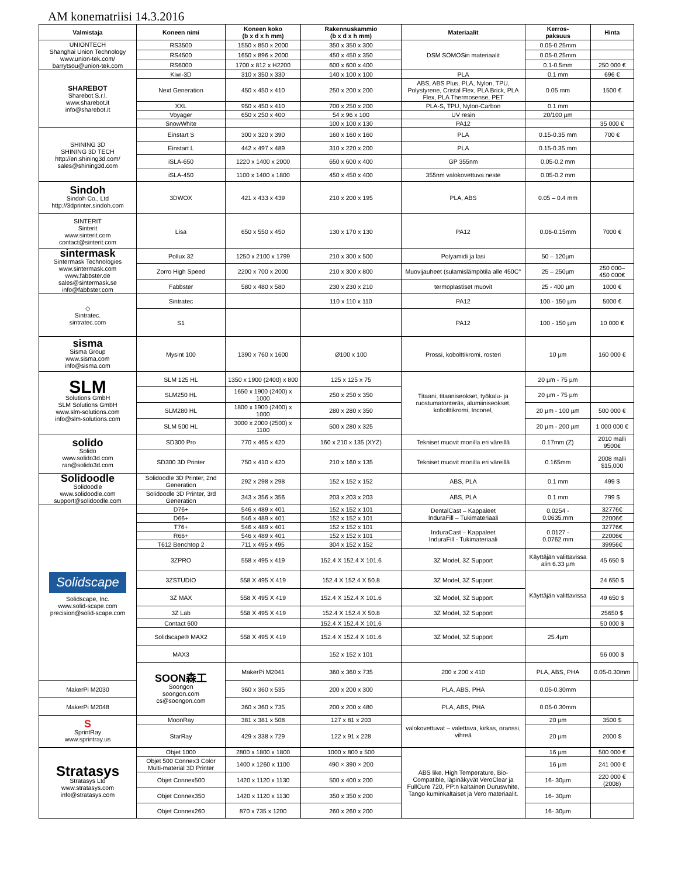AM konematriisi 14.3.2016
| Valmistaja | Koneen nimi | Koneen koko (b x d x h mm) | Rakennuskammio (b x d x h mm) | Materiaalit | Kerros- paksuus | Hinta | |
| --- | --- | --- | --- | --- | --- | --- | --- |
| UNIONTECH Shanghai Union Technology www.union-tek.com/ barrytsou@union-tek.com | RS3500 | 1550 x 850 x 2000 | 350 x 350 x 300 | DSM SOMOSin materiaalit | 0.05-0.25mm | | |
| | RS4500 | 1650 x 896 x 2000 | 450 x 450 x 350 | | 0.05-0.25mm | | |
| | RS6000 | 1700 x 812 x H2200 | 600 x 600 x 400 | | 0.1-0.5mm | 250 000 € | |
| SHAREBOT Sharebot S.r.l. www.sharebot.it info@sharebot.it | Kiwi-3D | 310 x 350 x 330 | 140 x 100 x 100 | PLA | 0.1 mm | 696 € | |
| | Next Generation | 450 x 450 x 410 | 250 x 200 x 200 | ABS, ABS Plus, PLA, Nylon, TPU, Polystyrene, Cristal Flex, PLA Brick, PLA Flex, PLA Thermosense, PET | 0.05 mm | 1500 € | |
| | XXL | 950 x 450 x 410 | 700 x 250 x 200 | PLA-S, TPU, Nylon-Carbon | 0.1 mm | | |
| | Voyager | 650 x 250 x 400 | 54 x 96 x 100 | UV resin | 20/100 µm | | |
| | SnowWhite | | 100 x 100 x 130 | PA12 | | 35 000 € | |
| SHINING 3D SHINING 3D TECH http://en.shining3d.com/ sales@shining3d.com | Einstart S | 300 x 320 x 390 | 160 x 160 x 160 | PLA | 0.15-0.35 mm | 700 € | |
| | Einstart L | 442 x 497 x 489 | 310 x 220 x 200 | PLA | 0.15-0.35 mm | | |
| | iSLA-650 | 1220 x 1400 x 2000 | 650 x 600 x 400 | GP 355nm | 0.05-0.2 mm | | |
| | iSLA-450 | 1100 x 1400 x 1800 | 450 x 450 x 400 | 355nm valokovettuva neste | 0.05-0.2 mm | | |
| Sindoh Sindoh Co., Ltd http://3dprinter.sindoh.com | 3DWOX | 421 x 433 x 439 | 210 x 200 x 195 | PLA, ABS | 0.05 – 0.4 mm | | |
| SINTERIT Sinterit www.sinterit.com contact@sinterit.com | Lisa | 650 x 550 x 450 | 130 x 170 x 130 | PA12 | 0.06-0.15mm | 7000 € | |
| sintermask Sintermask Technologies www.sintermask.com www.fabbster.de sales@sintermask.se info@fabbster.com | Pollux 32 | 1250 x 2100 x 1799 | 210 x 300 x 500 | Polyamidi ja lasi | 50 – 120µm | | |
| | Zorro High Speed | 2200 x 700 x 2000 | 210 x 300 x 800 | Muovijauheet (sulamislämpötila alle 450C° | 25 – 250µm | 250 000– 450 000€ | |
| | Fabbster | 580 x 480 x 580 | 230 x 230 x 210 | termoplastiset muovit | 25 - 400 µm | 1000 € | |
| ◇ Sintratec. sintratec.com | Sintratec | | 110 x 110 x 110 | PA12 | 100 - 150 µm | 5000 € | |
| | S1 | | | PA12 | 100 - 150 µm | 10 000 € | |
| sisma Sisma Group www.sisma.com info@sisma.com | Mysint 100 | 1390 x 760 x 1600 | Ø100 x 100 | Prossi, kobolttikromi, rosteri | 10 µm | 160 000 € | |
| SLM Solutions GmbH SLM Solutions GmbH www.slm-solutions.com info@slm-solutions.com | SLM 125 HL | 1350 x 1900 (2400) x 800 | 125 x 125 x 75 | Titaani, titaaniseokset, työkalu- ja ruostumatonteräs, alumiiniseokset, kobolttikromi, Inconel, | 20 µm - 75 µm | | |
| | SLM250 HL | 1650 x 1900 (2400) x 1000 | 250 x 250 x 350 | | 20 µm - 75 µm | | |
| | SLM280 HL | 1800 x 1900 (2400) x 1000 | 280 x 280 x 350 | | 20 µm - 100 µm | 500 000 € | |
| | SLM 500 HL | 3000 x 2000 (2500) x 1100 | 500 x 280 x 325 | | 20 µm - 200 µm | 1 000 000 € | |
| solido Solido www.solido3d.com ran@solido3d.com | SD300 Pro | 770 x 465 x 420 | 160 x 210 x 135 (XYZ) | Tekniset muovit monilla eri väreillä | 0.17mm (Z) | 2010 malli 9500€ | |
| | SD300 3D Printer | 750 x 410 x 420 | 210 x 160 x 135 | Tekniset muovit monilla eri väreillä | 0.165mm | 2008 malli $15,000 | |
| Solidoodle Solidoodle www.solidoodle.com support@solidoodle.com | Solidoodle 3D Printer, 2nd Generation | 292 x 298 x 298 | 152 x 152 x 152 | ABS, PLA | 0.1 mm | 499 $ | |
| | Solidoodle 3D Printer, 3rd Generation | 343 x 356 x 356 | 203 x 203 x 203 | ABS, PLA | 0.1 mm | 799 $ | |
| Solidscape Solidscape, Inc. www.solid-scape.com precision@solid-scape.com | D76+ | 546 x 489 x 401 | 152 x 152 x 101 | DentalCast – Kappaleet InduraFill – Tukimateriaali | 0.0254 - 0.0635,mm | 32776€ | |
| | D66+ | 546 x 489 x 401 | 152 x 152 x 101 | | | 22006€ | |
| | T76+ | 546 x 489 x 401 | 152 x 152 x 101 | InduraCast – Kappaleet InduraFill - Tukimateriaali | 0.0127 - 0.0762 mm | 32776€ | |
| | R66+ | 546 x 489 x 401 | 152 x 152 x 101 | | | 22006€ | |
| | T612 Benchtop 2 | 711 x 495 x 495 | 304 x 152 x 152 | | | 39956€ | |
| | 3ZPRO | 558 x 495 x 419 | 152.4 X 152.4 X 101.6 | 3Z Model, 3Z Support | Käyttäjän valittavissa alin 6.33 µm | 45 650 $ | |
| | 3ZSTUDIO | 558 X 495 X 419 | 152.4 X 152.4 X 50.8 | 3Z Model, 3Z Support | Käyttäjän valittavissa | 24 650 $ | |
| | 3Z MAX | 558 X 495 X 419 | 152.4 X 152.4 X 101.6 | 3Z Model, 3Z Support | | 49 650 $ | |
| | 3Z Lab | 558 X 495 X 419 | 152.4 X 152.4 X 50.8 | 3Z Model, 3Z Support | | 25650 $ | |
| | Contact 600 | | 152.4 X 152.4 X 101.6 | | | 50 000 $ | |
| | Solidscape® MAX2 | 558 X 495 X 419 | 152.4 X 152.4 X 101.6 | 3Z Model, 3Z Support | 25.4µm | | |
| | MAX3 | | 152 x 152 x 101 | | | 56 000 $ | |
| | SOON森工 Soongon soongon.com cs@soongon.com | MakerPi M2041 | 360 x 360 x 735 | 200 x 200 x 410 | PLA, ABS, PHA | 0.05-0.30mm | |
| MakerPi M2030 | | 360 x 360 x 535 | 200 x 200 x 300 | PLA, ABS, PHA | 0.05-0.30mm | | |
| MakerPi M2048 | | 360 x 360 x 735 | 200 x 200 x 480 | PLA, ABS, PHA | 0.05-0.30mm | | |
| S SprintRay www.sprintray.us | MoonRay | 381 x 381 x 508 | 127 x 81 x 203 | valokovettuvat – valettava, kirkas, oranssi, vihreä | 20 µm | 3500 $ | |
| | StarRay | 429 x 338 x 729 | 122 x 91 x 228 | | 20 µm | 2000 $ | |
| Stratasys Stratasys Ltd www.stratasys.com info@stratasys.com | Objet 1000 | 2800 x 1800 x 1800 | 1000 x 800 x 500 | ABS like, High Temperature, Bio-Compatible, läpinäkyvät VeroClear ja FullCure 720, PP:n kaltainen Duruswhite, Tango kuminkaltaiset ja Vero materiaalit. | 16 µm | 500 000 € | |
| | Objet 500 Connex3 Color Multi-material 3D Printer | 1400 x 1260 x 1100 | 490 × 390 × 200 | | 16 µm | 241 000 € | |
| | Objet Connex500 | 1420 x 1120 x 1130 | 500 x 400 x 200 | | 16- 30µm | 220 000 € (2008) | |
| | Objet Connex350 | 1420 x 1120 x 1130 | 350 x 350 x 200 | | 16- 30µm | | |
| | Objet Connex260 | 870 x 735 x 1200 | 260 x 260 x 200 | | 16- 30µm | | |